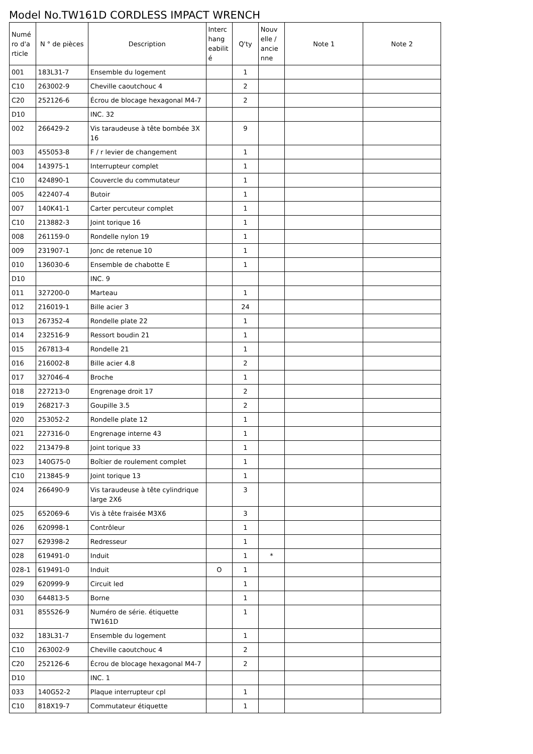Model No.TW161D CORDLESS IMPACT WRENCH
| Numé ro d'a rticle | N ° de pièces | Description | Interc hang eabilit é | Q'ty | Nouv elle / ancie nne | Note 1 | Note 2 |
| --- | --- | --- | --- | --- | --- | --- | --- |
| 001 | 183L31-7 | Ensemble du logement | | 1 | | | |
| C10 | 263002-9 | Cheville caoutchouc 4 | | 2 | | | |
| C20 | 252126-6 | Écrou de blocage hexagonal M4-7 | | 2 | | | |
| D10 | | INC. 32 | | | | | |
| 002 | 266429-2 | Vis taraudeuse à tête bombée 3X 16 | | 9 | | | |
| 003 | 455053-8 | F / r levier de changement | | 1 | | | |
| 004 | 143975-1 | Interrupteur complet | | 1 | | | |
| C10 | 424890-1 | Couvercle du commutateur | | 1 | | | |
| 005 | 422407-4 | Butoir | | 1 | | | |
| 007 | 140K41-1 | Carter percuteur complet | | 1 | | | |
| C10 | 213882-3 | Joint torique 16 | | 1 | | | |
| 008 | 261159-0 | Rondelle nylon 19 | | 1 | | | |
| 009 | 231907-1 | Jonc de retenue 10 | | 1 | | | |
| 010 | 136030-6 | Ensemble de chabotte E | | 1 | | | |
| D10 | | INC. 9 | | | | | |
| 011 | 327200-0 | Marteau | | 1 | | | |
| 012 | 216019-1 | Bille acier 3 | | 24 | | | |
| 013 | 267352-4 | Rondelle plate 22 | | 1 | | | |
| 014 | 232516-9 | Ressort boudin 21 | | 1 | | | |
| 015 | 267813-4 | Rondelle 21 | | 1 | | | |
| 016 | 216002-8 | Bille acier 4.8 | | 2 | | | |
| 017 | 327046-4 | Broche | | 1 | | | |
| 018 | 227213-0 | Engrenage droit 17 | | 2 | | | |
| 019 | 268217-3 | Goupille 3.5 | | 2 | | | |
| 020 | 253052-2 | Rondelle plate 12 | | 1 | | | |
| 021 | 227316-0 | Engrenage interne 43 | | 1 | | | |
| 022 | 213479-8 | Joint torique 33 | | 1 | | | |
| 023 | 140G75-0 | Boîtier de roulement complet | | 1 | | | |
| C10 | 213845-9 | Joint torique 13 | | 1 | | | |
| 024 | 266490-9 | Vis taraudeuse à tête cylindrique large 2X6 | | 3 | | | |
| 025 | 652069-6 | Vis à tête fraisée M3X6 | | 3 | | | |
| 026 | 620998-1 | Contrôleur | | 1 | | | |
| 027 | 629398-2 | Redresseur | | 1 | | | |
| 028 | 619491-0 | Induit | | 1 | * | | |
| 028-1 | 619491-0 | Induit | O | 1 | | | |
| 029 | 620999-9 | Circuit led | | 1 | | | |
| 030 | 644813-5 | Borne | | 1 | | | |
| 031 | 855S26-9 | Numéro de série. étiquette TW161D | | 1 | | | |
| 032 | 183L31-7 | Ensemble du logement | | 1 | | | |
| C10 | 263002-9 | Cheville caoutchouc 4 | | 2 | | | |
| C20 | 252126-6 | Écrou de blocage hexagonal M4-7 | | 2 | | | |
| D10 | | INC. 1 | | | | | |
| 033 | 140G52-2 | Plaque interrupteur cpl | | 1 | | | |
| C10 | 818X19-7 | Commutateur étiquette | | 1 | | | |